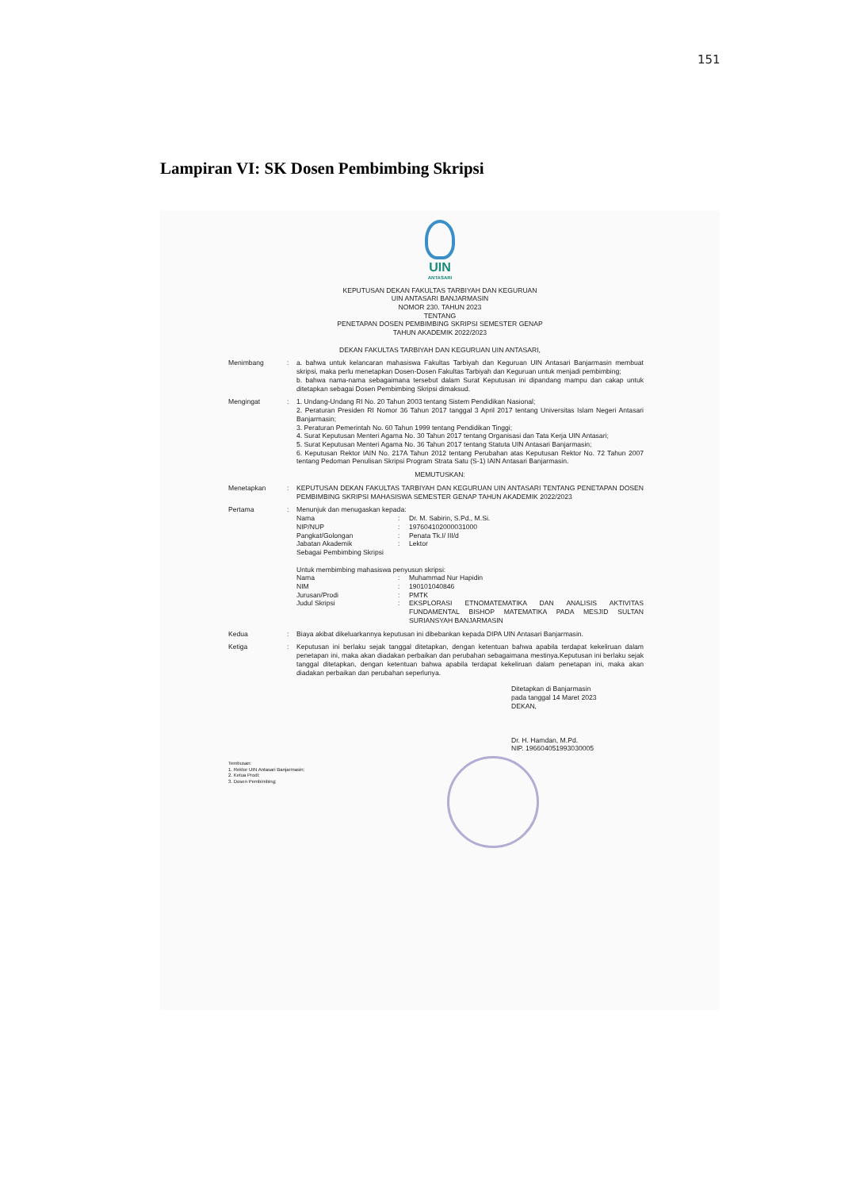151
Lampiran VI: SK Dosen Pembimbing Skripsi
UIN
ANTASARI
KEPUTUSAN DEKAN FAKULTAS TARBIYAH DAN KEGURUAN
UIN ANTASARI BANJARMASIN
NOMOR 230. TAHUN 2023
TENTANG
PENETAPAN DOSEN PEMBIMBING SKRIPSI SEMESTER GENAP
TAHUN AKADEMIK 2022/2023
DEKAN FAKULTAS TARBIYAH DAN KEGURUAN UIN ANTASARI,
Menimbang : a. bahwa untuk kelancaran mahasiswa Fakultas Tarbiyah dan Keguruan UIN Antasari Banjarmasin membuat skripsi, maka perlu menetapkan Dosen-Dosen Fakultas Tarbiyah dan Keguruan untuk menjadi pembimbing;
b. bahwa nama-nama sebagaimana tersebut dalam Surat Keputusan ini dipandang mampu dan cakap untuk ditetapkan sebagai Dosen Pembimbing Skripsi dimaksud.
Mengingat : 1. Undang-Undang RI No. 20 Tahun 2003 tentang Sistem Pendidikan Nasional;
2. Peraturan Presiden RI Nomor 36 Tahun 2017 tanggal 3 April 2017 tentang Universitas Islam Negeri Antasari Banjarmasin;
3. Peraturan Pemerintah No. 60 Tahun 1999 tentang Pendidikan Tinggi;
4. Surat Keputusan Menteri Agama No. 30 Tahun 2017 tentang Organisasi dan Tata Kerja UIN Antasari;
5. Surat Keputusan Menteri Agama No. 36 Tahun 2017 tentang Statuta UIN Antasari Banjarmasin;
6. Keputusan Rektor IAIN No. 217A Tahun 2012 tentang Perubahan atas Keputusan Rektor No. 72 Tahun 2007 tentang Pedoman Penulisan Skripsi Program Strata Satu (S-1) IAIN Antasari Banjarmasin.
MEMUTUSKAN:
Menetapkan : KEPUTUSAN DEKAN FAKULTAS TARBIYAH DAN KEGURUAN UIN ANTASARI TENTANG PENETAPAN DOSEN PEMBIMBING SKRIPSI MAHASISWA SEMESTER GENAP TAHUN AKADEMIK 2022/2023
Pertama : Menunjuk dan menugaskan kepada:
Nama: Dr. M. Sabirin, S.Pd., M.Si.
NIP/NUP: 197604102000031000
Pangkat/Golongan: Penata Tk.I/ III/d
Jabatan Akademik: Lektor
Sebagai Pembimbing Skripsi
Untuk membimbing mahasiswa penyusun skripsi:
Nama: Muhammad Nur Hapidin
NIM: 190101040846
Jurusan/Prodi: PMTK
Judul Skripsi: EKSPLORASI ETNOMATEMATIKA DAN ANALISIS AKTIVITAS FUNDAMENTAL BISHOP MATEMATIKA PADA MESJID SULTAN SURIANSYAH BANJARMASIN
Kedua : Biaya akibat dikeluarkannya keputusan ini dibebankan kepada DIPA UIN Antasari Banjarmasin.
Ketiga : Keputusan ini berlaku sejak tanggal ditetapkan, dengan ketentuan bahwa apabila terdapat kekeliruan dalam penetapan ini, maka akan diadakan perbaikan dan perubahan sebagaimana mestinya.Keputusan ini berlaku sejak tanggal ditetapkan, dengan ketentuan bahwa apabila terdapat kekeliruan dalam penetapan ini, maka akan diadakan perbaikan dan perubahan seperlunya.
Ditetapkan di Banjarmasin
pada tanggal 14 Maret 2023
DEKAN,
Dr. H. Hamdan, M.Pd.
NIP. 196604051993030005
Tembusan:
1. Rektor UIN Antasari Banjarmasin;
2. Ketua Prodi;
3. Dosen Pembimbing;